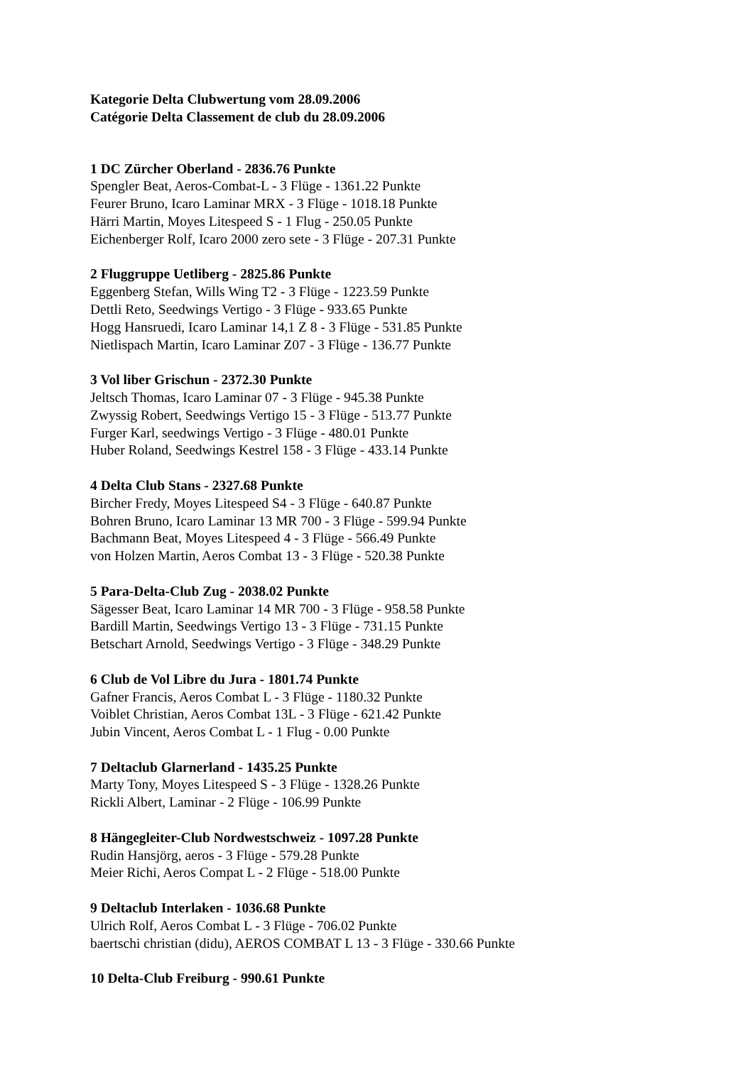Kategorie Delta Clubwertung vom 28.09.2006
Catégorie Delta Classement de club du 28.09.2006
1 DC Zürcher Oberland - 2836.76 Punkte
Spengler Beat, Aeros-Combat-L - 3 Flüge - 1361.22 Punkte
Feurer Bruno, Icaro Laminar MRX - 3 Flüge - 1018.18 Punkte
Härri Martin, Moyes Litespeed S - 1 Flug - 250.05 Punkte
Eichenberger Rolf, Icaro 2000 zero sete - 3 Flüge - 207.31 Punkte
2 Fluggruppe Uetliberg - 2825.86 Punkte
Eggenberg Stefan, Wills Wing T2 - 3 Flüge - 1223.59 Punkte
Dettli Reto, Seedwings Vertigo - 3 Flüge - 933.65 Punkte
Hogg Hansruedi, Icaro Laminar 14,1 Z 8 - 3 Flüge - 531.85 Punkte
Nietlispach Martin, Icaro Laminar Z07 - 3 Flüge - 136.77 Punkte
3 Vol liber Grischun - 2372.30 Punkte
Jeltsch Thomas, Icaro Laminar 07 - 3 Flüge - 945.38 Punkte
Zwyssig Robert, Seedwings Vertigo 15 - 3 Flüge - 513.77 Punkte
Furger Karl, seedwings Vertigo - 3 Flüge - 480.01 Punkte
Huber Roland, Seedwings Kestrel 158 - 3 Flüge - 433.14 Punkte
4 Delta Club Stans - 2327.68 Punkte
Bircher Fredy, Moyes Litespeed S4 - 3 Flüge - 640.87 Punkte
Bohren Bruno, Icaro Laminar 13 MR 700 - 3 Flüge - 599.94 Punkte
Bachmann Beat, Moyes Litespeed 4 - 3 Flüge - 566.49 Punkte
von Holzen Martin, Aeros Combat 13 - 3 Flüge - 520.38 Punkte
5 Para-Delta-Club Zug - 2038.02 Punkte
Sägesser Beat, Icaro Laminar 14 MR 700 - 3 Flüge - 958.58 Punkte
Bardill Martin, Seedwings Vertigo 13 - 3 Flüge - 731.15 Punkte
Betschart Arnold, Seedwings Vertigo - 3 Flüge - 348.29 Punkte
6 Club de Vol Libre du Jura - 1801.74 Punkte
Gafner Francis, Aeros Combat L - 3 Flüge - 1180.32 Punkte
Voiblet Christian, Aeros Combat 13L - 3 Flüge - 621.42 Punkte
Jubin Vincent, Aeros Combat L - 1 Flug - 0.00 Punkte
7 Deltaclub Glarnerland - 1435.25 Punkte
Marty Tony, Moyes Litespeed S - 3 Flüge - 1328.26 Punkte
Rickli Albert, Laminar - 2 Flüge - 106.99 Punkte
8 Hängegleiter-Club Nordwestschweiz - 1097.28 Punkte
Rudin Hansjörg, aeros - 3 Flüge - 579.28 Punkte
Meier Richi, Aeros Compat L - 2 Flüge - 518.00 Punkte
9 Deltaclub Interlaken - 1036.68 Punkte
Ulrich Rolf, Aeros Combat L - 3 Flüge - 706.02 Punkte
baertschi christian (didu), AEROS COMBAT L 13 - 3 Flüge - 330.66 Punkte
10 Delta-Club Freiburg - 990.61 Punkte